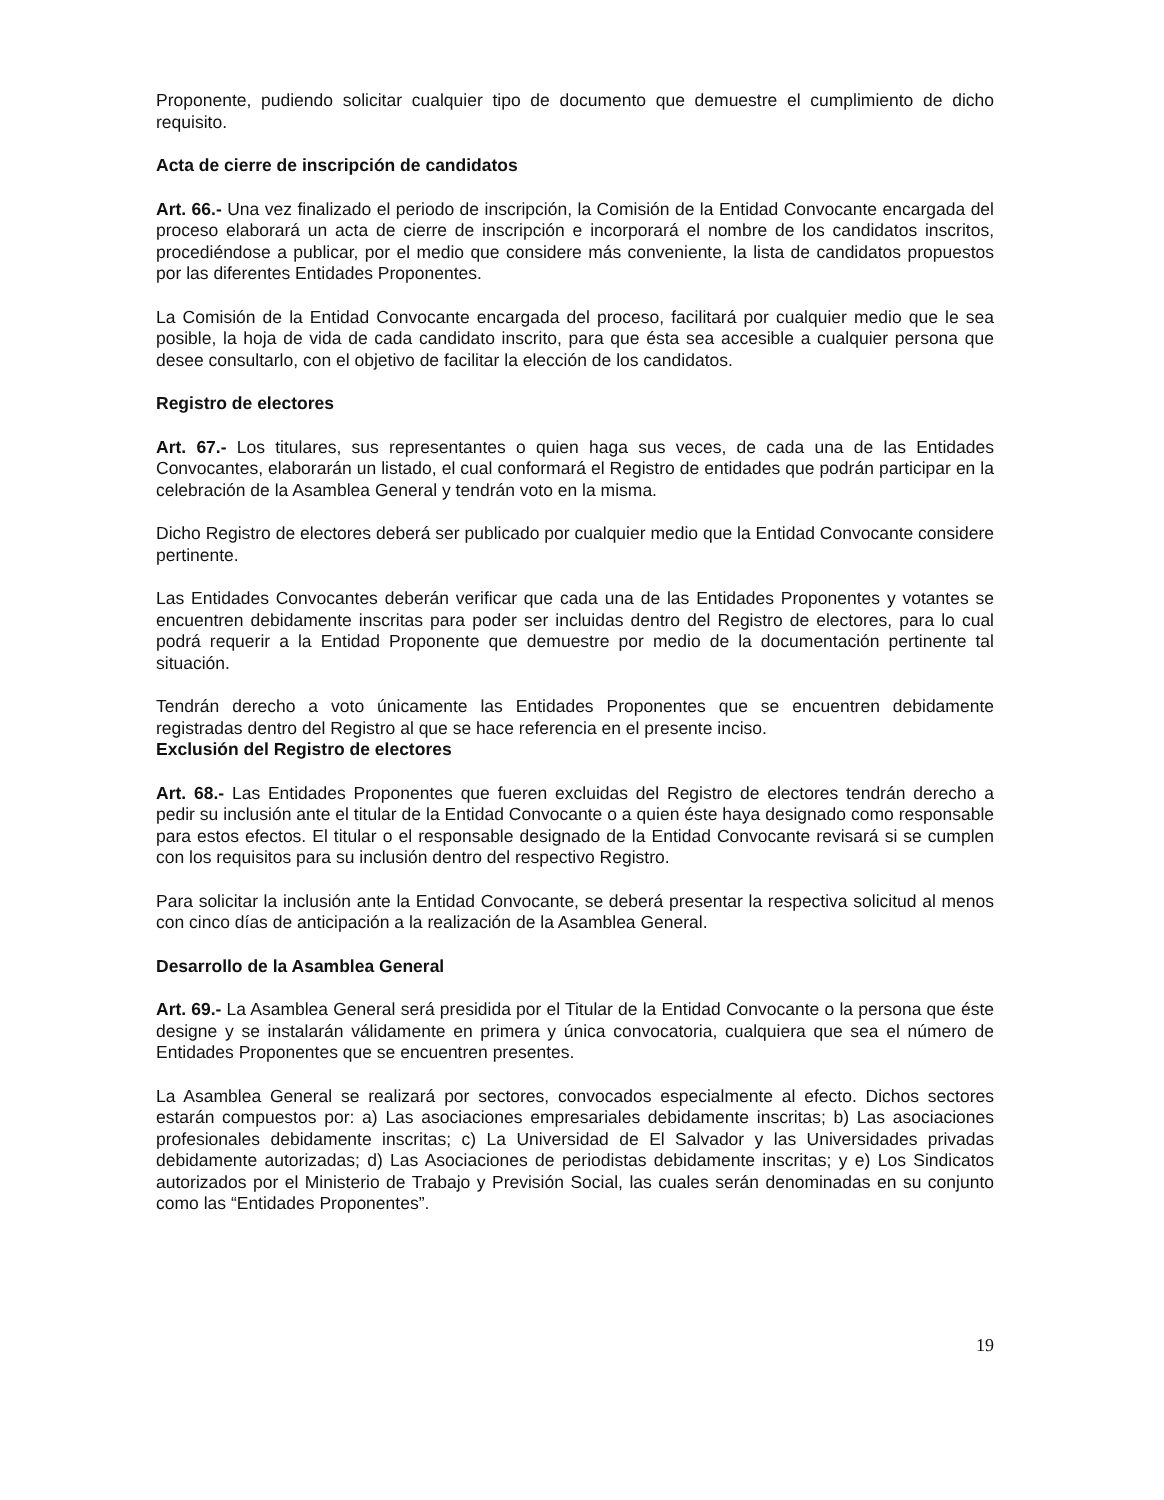Proponente, pudiendo solicitar cualquier tipo de documento que demuestre el cumplimiento de dicho requisito.
Acta de cierre de inscripción de candidatos
Art. 66.- Una vez finalizado el periodo de inscripción, la Comisión de la Entidad Convocante encargada del proceso elaborará un acta de cierre de inscripción e incorporará el nombre de los candidatos inscritos, procediéndose a publicar, por el medio que considere más conveniente, la lista de candidatos propuestos por las diferentes Entidades Proponentes.
La Comisión de la Entidad Convocante encargada del proceso, facilitará por cualquier medio que le sea posible, la hoja de vida de cada candidato inscrito, para que ésta sea accesible a cualquier persona que desee consultarlo, con el objetivo de facilitar la elección de los candidatos.
Registro de electores
Art. 67.- Los titulares, sus representantes o quien haga sus veces, de cada una de las Entidades Convocantes, elaborarán un listado, el cual conformará el Registro de entidades que podrán participar en la celebración de la Asamblea General y tendrán voto en la misma.
Dicho Registro de electores deberá ser publicado por cualquier medio que la Entidad Convocante considere pertinente.
Las Entidades Convocantes deberán verificar que cada una de las Entidades Proponentes y votantes se encuentren debidamente inscritas para poder ser incluidas dentro del Registro de electores, para lo cual podrá requerir a la Entidad Proponente que demuestre por medio de la documentación pertinente tal situación.
Tendrán derecho a voto únicamente las Entidades Proponentes que se encuentren debidamente registradas dentro del Registro al que se hace referencia en el presente inciso.
Exclusión del Registro de electores
Art. 68.- Las Entidades Proponentes que fueren excluidas del Registro de electores tendrán derecho a pedir su inclusión ante el titular de la Entidad Convocante o a quien éste haya designado como responsable para estos efectos. El titular o el responsable designado de la Entidad Convocante revisará si se cumplen con los requisitos para su inclusión dentro del respectivo Registro.
Para solicitar la inclusión ante la Entidad Convocante, se deberá presentar la respectiva solicitud al menos con cinco días de anticipación a la realización de la Asamblea General.
Desarrollo de la Asamblea General
Art. 69.- La Asamblea General será presidida por el Titular de la Entidad Convocante o la persona que éste designe y se instalarán válidamente en primera y única convocatoria, cualquiera que sea el número de Entidades Proponentes que se encuentren presentes.
La Asamblea General se realizará por sectores, convocados especialmente al efecto. Dichos sectores estarán compuestos por: a) Las asociaciones empresariales debidamente inscritas; b) Las asociaciones profesionales debidamente inscritas; c) La Universidad de El Salvador y las Universidades privadas debidamente autorizadas; d) Las Asociaciones de periodistas debidamente inscritas; y e) Los Sindicatos autorizados por el Ministerio de Trabajo y Previsión Social, las cuales serán denominadas en su conjunto como las “Entidades Proponentes”.
19